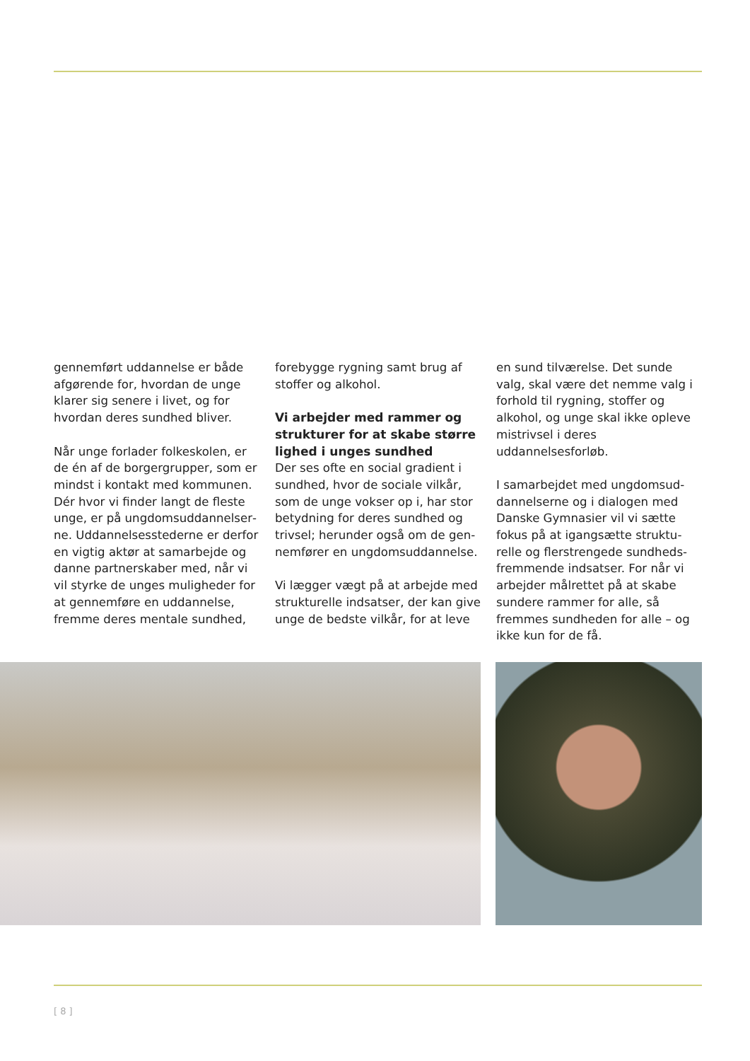gennemført uddannelse er både afgørende for, hvordan de unge klarer sig senere i livet, og for hvordan deres sundhed bliver.
Når unge forlader folkeskolen, er de én af de borgergrupper, som er mindst i kontakt med kommunen. Dér hvor vi finder langt de fleste unge, er på ungdomsuddannelser­ne. Uddannelsesstederne er derfor en vigtig aktør at samarbejde og danne partnerskaber med, når vi vil styrke de unges muligheder for at gennemføre en uddannelse, fremme deres mentale sundhed,
forebygge rygning samt brug af stoffer og alkohol.
Vi arbejder med rammer og strukturer for at skabe større lighed i unges sundhed
Der ses ofte en social gradient i sundhed, hvor de sociale vilkår, som de unge vokser op i, har stor betydning for deres sundhed og trivsel; herunder også om de gen­nemfører en ungdomsuddannelse.
Vi lægger vægt på at arbejde med strukturelle indsatser, der kan give unge de bedste vilkår, for at leve
en sund tilværelse. Det sunde valg, skal være det nemme valg i for­hold til rygning, stoffer og alkohol, og unge skal ikke opleve mistrivsel i deres uddannelsesforløb.
I samarbejdet med ungdomsud­dannelserne og i dialogen med Danske Gymnasier vil vi sætte fokus på at igangsætte struktu­relle og flerstrengede sundheds­fremmende indsatser. For når vi arbejder målrettet på at skabe sundere rammer for alle, så fremmes sundheden for alle – og ikke kun for de få.
[ 8 ]